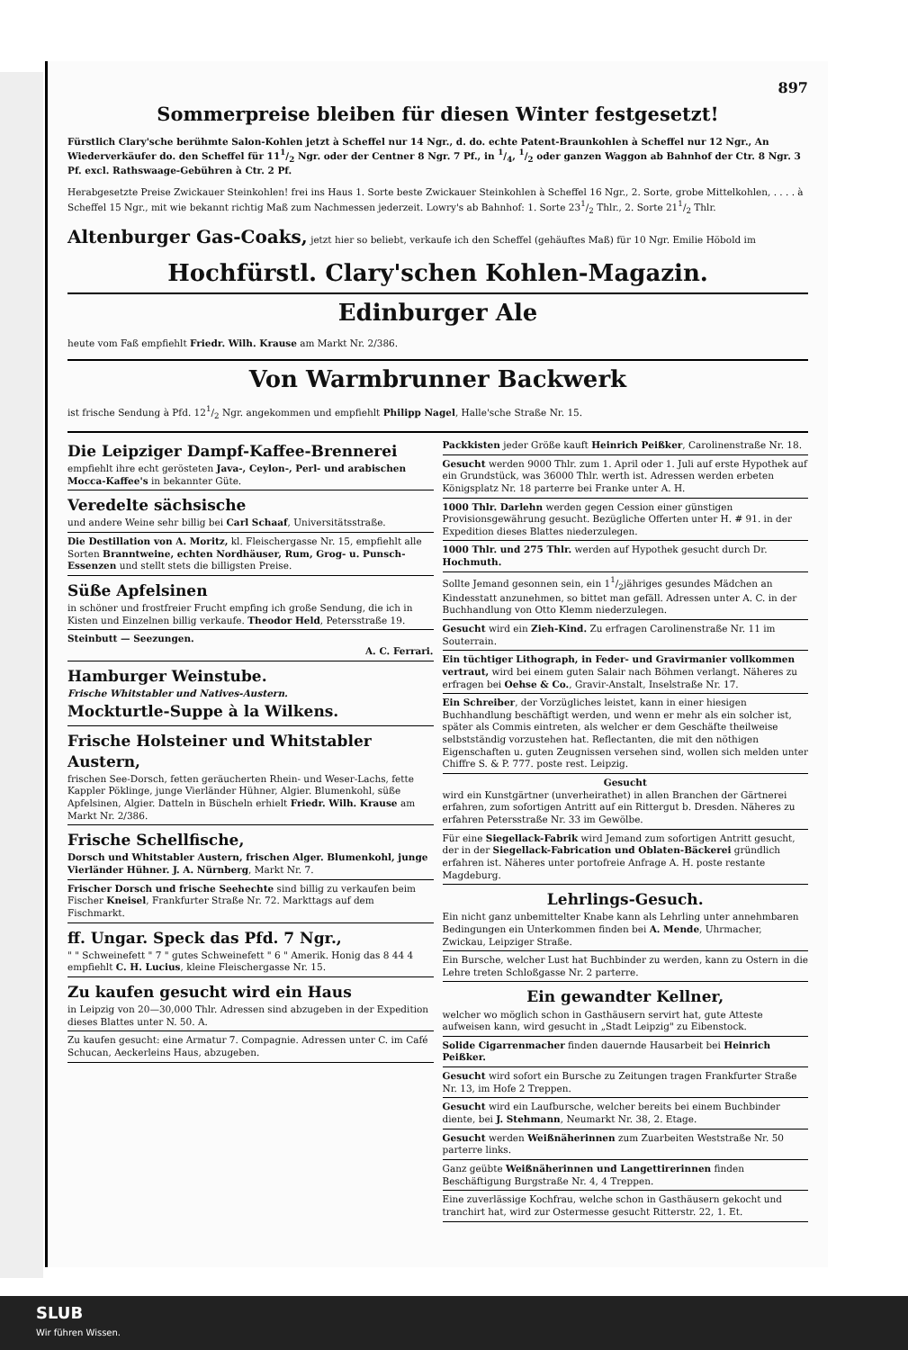897
Sommerpreise bleiben für diesen Winter festgesetzt!
Fürstlich Clary'sche berühmte Salon-Kohlen jetzt à Scheffel nur 14 Ngr., d. do. echte Patent-Braunkohlen à Scheffel nur 12 Ngr., An Wiederverkäufer do. den Scheffel für 111/2 Ngr. oder der Centner 8 Ngr. 7 Pf., in 1/4, 1/2 oder ganzen Waggon ab Bahnhof der Ctr. 8 Ngr. 3 Pf. excl. Rathswaage-Gebühren à Ctr. 2 Pf.
Herabgesetzte Preise Zwickauer Steinkohlen! frei ins Haus 1. Sorte beste Zwickauer Steinkohlen à Scheffel 16 Ngr., 2. Sorte, grobe Mittelkohlen, . . . . à Scheffel 15 Ngr., mit wie bekannt richtig Maß zum Nachmessen jederzeit. Lowry's ab Bahnhof: 1. Sorte 231/2 Thlr., 2. Sorte 211/2 Thlr.
Altenburger Gas-Coaks, jetzt hier so beliebt, verkaufe ich den Scheffel (gehäuftes Maß) für 10 Ngr. Emilie Höbold im
Hochfürstl. Clary'schen Kohlen-Magazin.
Edinburger Ale
heute vom Faß empfiehlt Friedr. Wilh. Krause am Markt Nr. 2/386.
Von Warmbrunner Backwerk
ist frische Sendung à Pfd. 121/2 Ngr. angekommen und empfiehlt Philipp Nagel, Halle'sche Straße Nr. 15.
Die Leipziger Dampf-Kaffee-Brennerei
empfiehlt ihre echt gerösteten Java-, Ceylon-, Perl- und arabischen Mocca-Kaffee's in bekannter Güte.
Veredelte sächsische
und andere Weine sehr billig bei Carl Schaaf, Universitätsstraße.
Die Destillation von A. Moritz, kl. Fleischergasse Nr. 15, empfiehlt alle Sorten Branntweine, echten Nordhäuser, Rum, Grog- u. Punsch-Essenzen und stellt stets die billigsten Preise.
Süße Apfelsinen
in schöner und frostfreier Frucht empfing ich große Sendung, die ich in Kisten und Einzelnen billig verkaufe. Theodor Held, Petersstraße 19.
Steinbutt — Seezungen.
A. C. Ferrari.
Hamburger Weinstube.
Frische Whitstabler und Natives-Austern.
Mockturtle-Suppe à la Wilkens.
Frische Holsteiner und Whitstabler Austern,
frischen See-Dorsch, fetten geräucherten Rhein- und Weser-Lachs, fette Kappler Pöklinge, junge Vierländer Hühner, Algier. Blumenkohl, süße Apfelsinen, Algier. Datteln in Büscheln erhielt Friedr. Wilh. Krause am Markt Nr. 2/386.
Frische Schellfische,
Dorsch und Whitstabler Austern, frischen Alger. Blumenkohl, junge Vierländer Hühner. J. A. Nürnberg, Markt Nr. 7.
Frischer Dorsch und frische Seehechte sind billig zu verkaufen beim Fischer Kneisel, Frankfurter Straße Nr. 72. Markttags auf dem Fischmarkt.
ff. Ungar. Speck das Pfd. 7 Ngr.,
" " Schweinefett " 7 " gutes Schweinefett " 6 " Amerik. Honig das 8 44 4 empfiehlt C. H. Lucius, kleine Fleischergasse Nr. 15.
Zu kaufen gesucht wird ein Haus
in Leipzig von 20—30,000 Thlr. Adressen sind abzugeben in der Expedition dieses Blattes unter N. 50. A.
Zu kaufen gesucht: eine Armatur 7. Compagnie. Adressen unter C. im Café Schucan, Aeckerleins Haus, abzugeben.
Packkisten jeder Größe kauft Heinrich Peißker, Carolinenstraße Nr. 18.
Gesucht werden 9000 Thlr. zum 1. April oder 1. Juli auf erste Hypothek auf ein Grundstück, was 36000 Thlr. werth ist. Adressen werden erbeten Königsplatz Nr. 18 parterre bei Franke unter A. H.
1000 Thlr. Darlehn werden gegen Cession einer günstigen Provisionsgewährung gesucht. Bezügliche Offerten unter H. # 91. in der Expedition dieses Blattes niederzulegen.
1000 Thlr. und 275 Thlr. werden auf Hypothek gesucht durch Dr. Hochmuth.
Sollte Jemand gesonnen sein, ein 11/2jähriges gesundes Mädchen an Kindesstatt anzunehmen, so bittet man gefäll. Adressen unter A. C. in der Buchhandlung von Otto Klemm niederzulegen.
Gesucht wird ein Zieh-Kind. Zu erfragen Carolinenstraße Nr. 11 im Souterrain.
Ein tüchtiger Lithograph, in Feder- und Gravirmanier vollkommen vertraut, wird bei einem guten Salair nach Böhmen verlangt. Näheres zu erfragen bei Oehse & Co., Gravir-Anstalt, Inselstraße Nr. 17.
Ein Schreiber, der Vorzügliches leistet, kann in einer hiesigen Buchhandlung beschäftigt werden, und wenn er mehr als ein solcher ist, später als Commis eintreten, als welcher er dem Geschäfte theilweise selbstständig vorzustehen hat. Reflectanten, die mit den nöthigen Eigenschaften u. guten Zeugnissen versehen sind, wollen sich melden unter Chiffre S. & P. 777. poste rest. Leipzig.
Gesucht
wird ein Kunstgärtner (unverheirathet) in allen Branchen der Gärtnerei erfahren, zum sofortigen Antritt auf ein Rittergut b. Dresden. Näheres zu erfahren Petersstraße Nr. 33 im Gewölbe.
Für eine Siegellack-Fabrik wird Jemand zum sofortigen Antritt gesucht, der in der Siegellack-Fabrication und Oblaten-Bäckerei gründlich erfahren ist. Näheres unter portofreie Anfrage A. H. poste restante Magdeburg.
Lehrlings-Gesuch.
Ein nicht ganz unbemittelter Knabe kann als Lehrling unter annehmbaren Bedingungen ein Unterkommen finden bei A. Mende, Uhrmacher, Zwickau, Leipziger Straße.
Ein Bursche, welcher Lust hat Buchbinder zu werden, kann zu Ostern in die Lehre treten Schloßgasse Nr. 2 parterre.
Ein gewandter Kellner,
welcher wo möglich schon in Gasthäusern servirt hat, gute Atteste aufweisen kann, wird gesucht in „Stadt Leipzig" zu Eibenstock.
Solide Cigarrenmacher finden dauernde Hausarbeit bei Heinrich Peißker.
Gesucht wird sofort ein Bursche zu Zeitungen tragen Frankfurter Straße Nr. 13, im Hofe 2 Treppen.
Gesucht wird ein Laufbursche, welcher bereits bei einem Buchbinder diente, bei J. Stehmann, Neumarkt Nr. 38, 2. Etage.
Gesucht werden Weißnäherinnen zum Zuarbeiten Weststraße Nr. 50 parterre links.
Ganz geübte Weißnäherinnen und Langettirerinnen finden Beschäftigung Burgstraße Nr. 4, 4 Treppen.
Eine zuverlässige Kochfrau, welche schon in Gasthäusern gekocht und tranchirt hat, wird zur Ostermesse gesucht Ritterstr. 22, 1. Et.
SLUB
Wir führen Wissen.